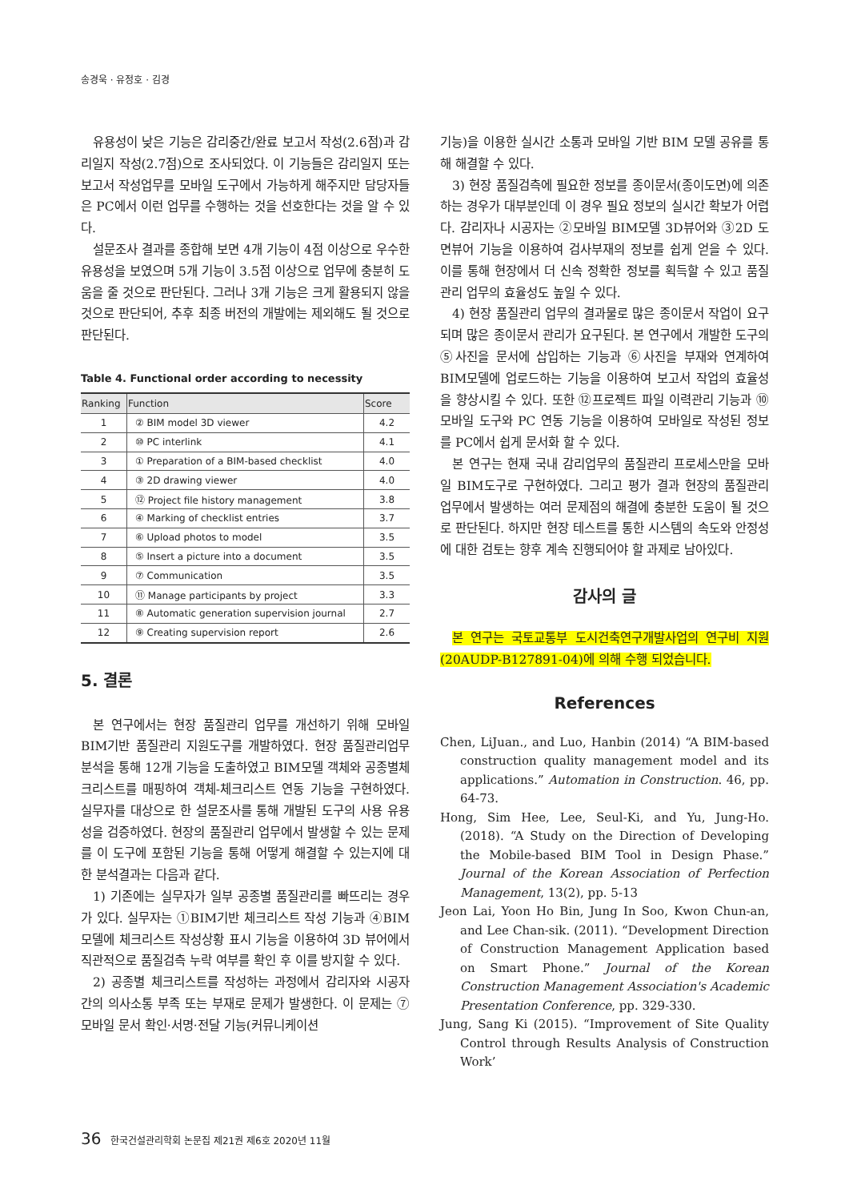송경욱 · 유정호 · 김경
유용성이 낮은 기능은 감리중간/완료 보고서 작성(2.6점)과 감리일지 작성(2.7점)으로 조사되었다. 이 기능들은 감리일지 또는 보고서 작성업무를 모바일 도구에서 가능하게 해주지만 담당자들은 PC에서 이런 업무를 수행하는 것을 선호한다는 것을 알 수 있다.
설문조사 결과를 종합해 보면 4개 기능이 4점 이상으로 우수한 유용성을 보였으며 5개 기능이 3.5점 이상으로 업무에 충분히 도움을 줄 것으로 판단된다. 그러나 3개 기능은 크게 활용되지 않을 것으로 판단되어, 추후 최종 버전의 개발에는 제외해도 될 것으로 판단된다.
Table 4. Functional order according to necessity
| Ranking | Function | Score |
| --- | --- | --- |
| 1 | ② BIM model 3D viewer | 4.2 |
| 2 | ⑩ PC interlink | 4.1 |
| 3 | ① Preparation of a BIM-based checklist | 4.0 |
| 4 | ③ 2D drawing viewer | 4.0 |
| 5 | ⑫ Project file history management | 3.8 |
| 6 | ④ Marking of checklist entries | 3.7 |
| 7 | ⑥ Upload photos to model | 3.5 |
| 8 | ⑤ Insert a picture into a document | 3.5 |
| 9 | ⑦ Communication | 3.5 |
| 10 | ⑪ Manage participants by project | 3.3 |
| 11 | ⑧ Automatic generation supervision journal | 2.7 |
| 12 | ⑨ Creating supervision report | 2.6 |
5. 결론
본 연구에서는 현장 품질관리 업무를 개선하기 위해 모바일 BIM기반 품질관리 지원도구를 개발하였다. 현장 품질관리업무 분석을 통해 12개 기능을 도출하였고 BIM모델 객체와 공종별체크리스트를 매핑하여 객체-체크리스트 연동 기능을 구현하였다. 실무자를 대상으로 한 설문조사를 통해 개발된 도구의 사용 유용성을 검증하였다. 현장의 품질관리 업무에서 발생할 수 있는 문제를 이 도구에 포함된 기능을 통해 어떻게 해결할 수 있는지에 대한 분석결과는 다음과 같다.
1) 기존에는 실무자가 일부 공종별 품질관리를 빠뜨리는 경우가 있다. 실무자는 ①BIM기반 체크리스트 작성 기능과 ④BIM모델에 체크리스트 작성상황 표시 기능을 이용하여 3D 뷰어에서 직관적으로 품질검측 누락 여부를 확인 후 이를 방지할 수 있다.
2) 공종별 체크리스트를 작성하는 과정에서 감리자와 시공자 간의 의사소통 부족 또는 부재로 문제가 발생한다. 이 문제는 ⑦모바일 문서 확인·서명·전달 기능(커뮤니케이션
기능)을 이용한 실시간 소통과 모바일 기반 BIM 모델 공유를 통해 해결할 수 있다.
3) 현장 품질검측에 필요한 정보를 종이문서(종이도면)에 의존하는 경우가 대부분인데 이 경우 필요 정보의 실시간 확보가 어렵다. 감리자나 시공자는 ②모바일 BIM모델 3D뷰어와 ③2D 도면뷰어 기능을 이용하여 검사부재의 정보를 쉽게 얻을 수 있다. 이를 통해 현장에서 더 신속 정확한 정보를 획득할 수 있고 품질관리 업무의 효율성도 높일 수 있다.
4) 현장 품질관리 업무의 결과물로 많은 종이문서 작업이 요구되며 많은 종이문서 관리가 요구된다. 본 연구에서 개발한 도구의 ⑤사진을 문서에 삽입하는 기능과 ⑥사진을 부재와 연계하여 BIM모델에 업로드하는 기능을 이용하여 보고서 작업의 효율성을 향상시킬 수 있다. 또한 ⑫프로젝트 파일 이력관리 기능과 ⑩모바일 도구와 PC 연동 기능을 이용하여 모바일로 작성된 정보를 PC에서 쉽게 문서화 할 수 있다.
본 연구는 현재 국내 감리업무의 품질관리 프로세스만을 모바일 BIM도구로 구현하였다. 그리고 평가 결과 현장의 품질관리 업무에서 발생하는 여러 문제점의 해결에 충분한 도움이 될 것으로 판단된다. 하지만 현장 테스트를 통한 시스템의 속도와 안정성에 대한 검토는 향후 계속 진행되어야 할 과제로 남아있다.
감사의 글
본 연구는 국토교통부 도시건축연구개발사업의 연구비 지원(20AUDP-B127891-04)에 의해 수행 되었습니다.
References
Chen, LiJuan., and Luo, Hanbin (2014) “A BIM-based construction quality management model and its applications.” Automation in Construction. 46, pp. 64-73.
Hong, Sim Hee, Lee, Seul-Ki, and Yu, Jung-Ho. (2018). “A Study on the Direction of Developing the Mobile-based BIM Tool in Design Phase.” Journal of the Korean Association of Perfection Management, 13(2), pp. 5-13
Jeon Lai, Yoon Ho Bin, Jung In Soo, Kwon Chun-an, and Lee Chan-sik. (2011). “Development Direction of Construction Management Application based on Smart Phone.” Journal of the Korean Construction Management Association's Academic Presentation Conference, pp. 329-330.
Jung, Sang Ki (2015). “Improvement of Site Quality Control through Results Analysis of Construction Work’
36 한국건설관리학회 논문집 제21권 제6호 2020년 11월